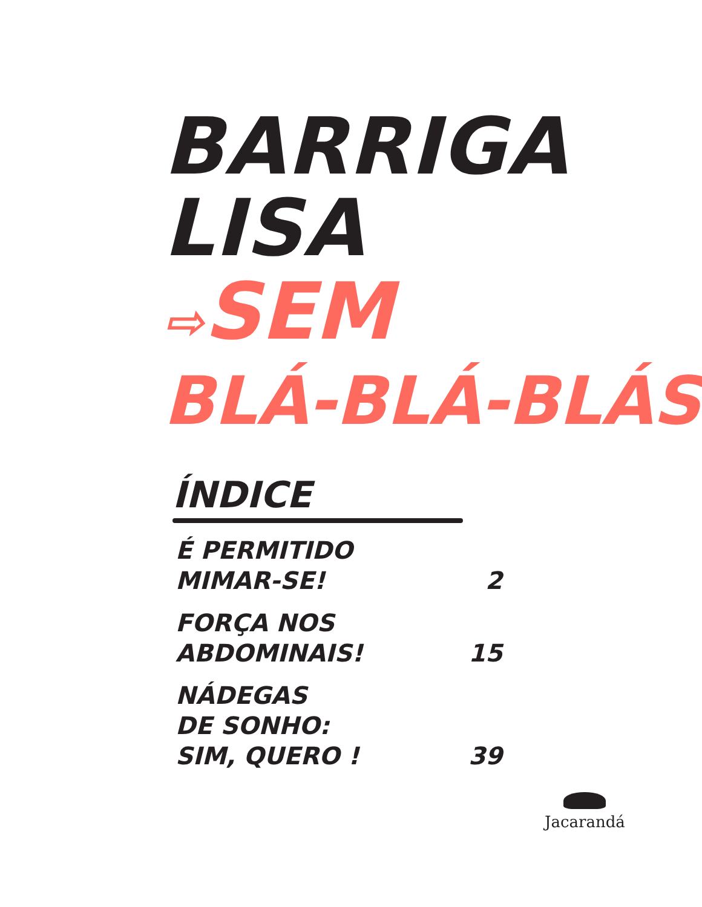BARRIGA
LISA
⇨SEM
BLÁ-BLÁ-BLÁS
ÍNDICE
É PERMITIDO
MIMAR-SE!
2
FORÇA NOS
ABDOMINAIS!
15
NÁDEGAS
DE SONHO:
SIM, QUERO !
39
Jacarandá